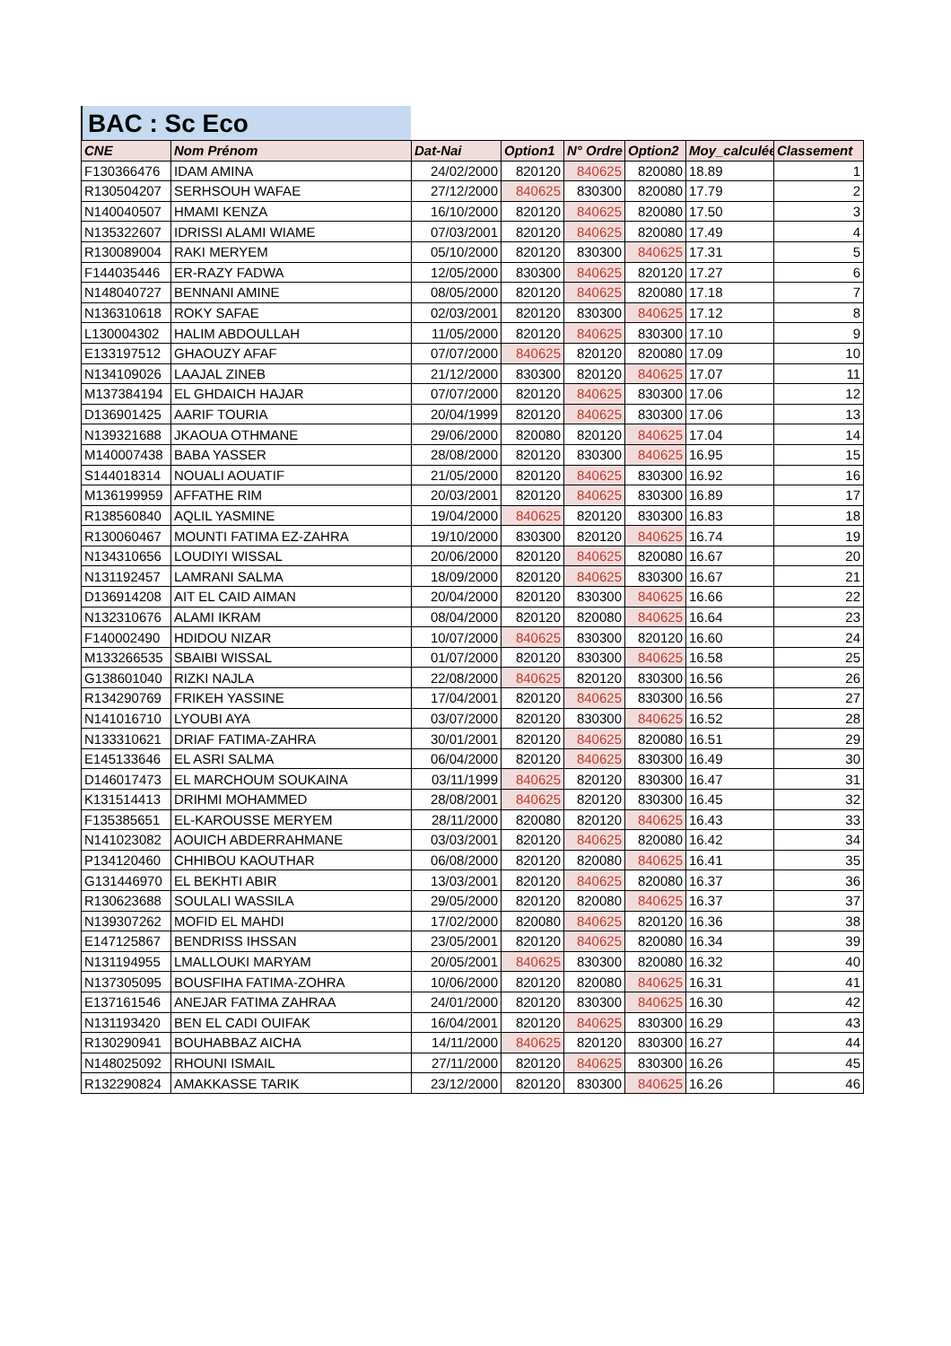BAC : Sc Eco
| CNE | Nom Prénom | Dat-Nai | Option1 | N° Ordre | Option2 | Moy_calculée | Classement |
| --- | --- | --- | --- | --- | --- | --- | --- |
| F130366476 | IDAM AMINA | 24/02/2000 | 820120 | 840625 | 820080 | 18.89 | 1 |
| R130504207 | SERHSOUH WAFAE | 27/12/2000 | 840625 | 830300 | 820080 | 17.79 | 2 |
| N140040507 | HMAMI KENZA | 16/10/2000 | 820120 | 840625 | 820080 | 17.50 | 3 |
| N135322607 | IDRISSI ALAMI WIAME | 07/03/2001 | 820120 | 840625 | 820080 | 17.49 | 4 |
| R130089004 | RAKI MERYEM | 05/10/2000 | 820120 | 830300 | 840625 | 17.31 | 5 |
| F144035446 | ER-RAZY FADWA | 12/05/2000 | 830300 | 840625 | 820120 | 17.27 | 6 |
| N148040727 | BENNANI AMINE | 08/05/2000 | 820120 | 840625 | 820080 | 17.18 | 7 |
| N136310618 | ROKY SAFAE | 02/03/2001 | 820120 | 830300 | 840625 | 17.12 | 8 |
| L130004302 | HALIM ABDOULLAH | 11/05/2000 | 820120 | 840625 | 830300 | 17.10 | 9 |
| E133197512 | GHAOUZY AFAF | 07/07/2000 | 840625 | 820120 | 820080 | 17.09 | 10 |
| N134109026 | LAAJAL ZINEB | 21/12/2000 | 830300 | 820120 | 840625 | 17.07 | 11 |
| M137384194 | EL GHDAICH HAJAR | 07/07/2000 | 820120 | 840625 | 830300 | 17.06 | 12 |
| D136901425 | AARIF TOURIA | 20/04/1999 | 820120 | 840625 | 830300 | 17.06 | 13 |
| N139321688 | JKAOUA OTHMANE | 29/06/2000 | 820080 | 820120 | 840625 | 17.04 | 14 |
| M140007438 | BABA YASSER | 28/08/2000 | 820120 | 830300 | 840625 | 16.95 | 15 |
| S144018314 | NOUALI AOUATIF | 21/05/2000 | 820120 | 840625 | 830300 | 16.92 | 16 |
| M136199959 | AFFATHE RIM | 20/03/2001 | 820120 | 840625 | 830300 | 16.89 | 17 |
| R138560840 | AQLIL YASMINE | 19/04/2000 | 840625 | 820120 | 830300 | 16.83 | 18 |
| R130060467 | MOUNTI FATIMA EZ-ZAHRA | 19/10/2000 | 830300 | 820120 | 840625 | 16.74 | 19 |
| N134310656 | LOUDIYI WISSAL | 20/06/2000 | 820120 | 840625 | 820080 | 16.67 | 20 |
| N131192457 | LAMRANI SALMA | 18/09/2000 | 820120 | 840625 | 830300 | 16.67 | 21 |
| D136914208 | AIT EL CAID AIMAN | 20/04/2000 | 820120 | 830300 | 840625 | 16.66 | 22 |
| N132310676 | ALAMI IKRAM | 08/04/2000 | 820120 | 820080 | 840625 | 16.64 | 23 |
| F140002490 | HDIDOU NIZAR | 10/07/2000 | 840625 | 830300 | 820120 | 16.60 | 24 |
| M133266535 | SBAIBI WISSAL | 01/07/2000 | 820120 | 830300 | 840625 | 16.58 | 25 |
| G138601040 | RIZKI NAJLA | 22/08/2000 | 840625 | 820120 | 830300 | 16.56 | 26 |
| R134290769 | FRIKEH YASSINE | 17/04/2001 | 820120 | 840625 | 830300 | 16.56 | 27 |
| N141016710 | LYOUBI AYA | 03/07/2000 | 820120 | 830300 | 840625 | 16.52 | 28 |
| N133310621 | DRIAF FATIMA-ZAHRA | 30/01/2001 | 820120 | 840625 | 820080 | 16.51 | 29 |
| E145133646 | EL ASRI SALMA | 06/04/2000 | 820120 | 840625 | 830300 | 16.49 | 30 |
| D146017473 | EL MARCHOUM SOUKAINA | 03/11/1999 | 840625 | 820120 | 830300 | 16.47 | 31 |
| K131514413 | DRIHMI MOHAMMED | 28/08/2001 | 840625 | 820120 | 830300 | 16.45 | 32 |
| F135385651 | EL-KAROUSSE MERYEM | 28/11/2000 | 820080 | 820120 | 840625 | 16.43 | 33 |
| N141023082 | AOUICH ABDERRAHMANE | 03/03/2001 | 820120 | 840625 | 820080 | 16.42 | 34 |
| P134120460 | CHHIBOU KAOUTHAR | 06/08/2000 | 820120 | 820080 | 840625 | 16.41 | 35 |
| G131446970 | EL BEKHTI ABIR | 13/03/2001 | 820120 | 840625 | 820080 | 16.37 | 36 |
| R130623688 | SOULALI WASSILA | 29/05/2000 | 820120 | 820080 | 840625 | 16.37 | 37 |
| N139307262 | MOFID EL MAHDI | 17/02/2000 | 820080 | 840625 | 820120 | 16.36 | 38 |
| E147125867 | BENDRISS IHSSAN | 23/05/2001 | 820120 | 840625 | 820080 | 16.34 | 39 |
| N131194955 | LMALLOUKI MARYAM | 20/05/2001 | 840625 | 830300 | 820080 | 16.32 | 40 |
| N137305095 | BOUSFIHA FATIMA-ZOHRA | 10/06/2000 | 820120 | 820080 | 840625 | 16.31 | 41 |
| E137161546 | ANEJAR FATIMA ZAHRAA | 24/01/2000 | 820120 | 830300 | 840625 | 16.30 | 42 |
| N131193420 | BEN EL CADI OUIFAK | 16/04/2001 | 820120 | 840625 | 830300 | 16.29 | 43 |
| R130290941 | BOUHABBAZ AICHA | 14/11/2000 | 840625 | 820120 | 830300 | 16.27 | 44 |
| N148025092 | RHOUNI ISMAIL | 27/11/2000 | 820120 | 840625 | 830300 | 16.26 | 45 |
| R132290824 | AMAKKASSE TARIK | 23/12/2000 | 820120 | 830300 | 840625 | 16.26 | 46 |